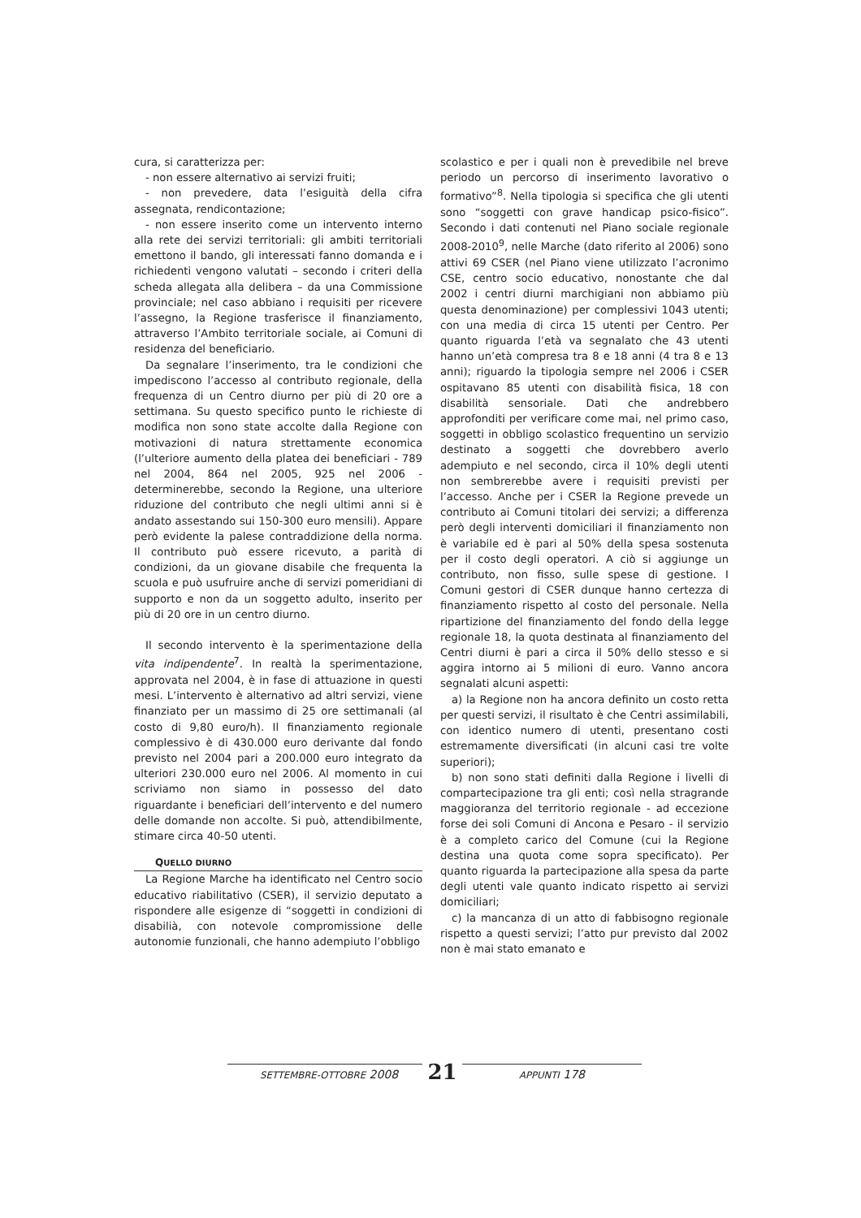cura, si caratterizza per:
- non essere alternativo ai servizi fruiti;
- non prevedere, data l’esiguità della cifra assegnata, rendicontazione;
- non essere inserito come un intervento interno alla rete dei servizi territoriali: gli ambiti territoriali emettono il bando, gli interessati fanno domanda e i richiedenti vengono valutati – secondo i criteri della scheda allegata alla delibera – da una Commissione provinciale; nel caso abbiano i requisiti per ricevere l’assegno, la Regione trasferisce il finanziamento, attraverso l’Ambito territoriale sociale, ai Comuni di residenza del beneficiario.
Da segnalare l’inserimento, tra le condizioni che impediscono l’accesso al contributo regionale, della frequenza di un Centro diurno per più di 20 ore a settimana. Su questo specifico punto le richieste di modifica non sono state accolte dalla Regione con motivazioni di natura strettamente economica (l’ulteriore aumento della platea dei beneficiari - 789 nel 2004, 864 nel 2005, 925 nel 2006 - determinerebbe, secondo la Regione, una ulteriore riduzione del contributo che negli ultimi anni si è andato assestando sui 150-300 euro mensili). Appare però evidente la palese contraddizione della norma. Il contributo può essere ricevuto, a parità di condizioni, da un giovane disabile che frequenta la scuola e può usufruire anche di servizi pomeridiani di supporto e non da un soggetto adulto, inserito per più di 20 ore in un centro diurno.
Il secondo intervento è la sperimentazione della vita indipendente<sup>7</sup>. In realtà la sperimentazione, approvata nel 2004, è in fase di attuazione in questi mesi. L’intervento è alternativo ad altri servizi, viene finanziato per un massimo di 25 ore settimanali (al costo di 9,80 euro/h). Il finanziamento regionale complessivo è di 430.000 euro derivante dal fondo previsto nel 2004 pari a 200.000 euro integrato da ulteriori 230.000 euro nel 2006. Al momento in cui scriviamo non siamo in possesso del dato riguardante i beneficiari dell’intervento e del numero delle domande non accolte. Si può, attendibilmente, stimare circa 40-50 utenti.
QUELLO DIURNO
La Regione Marche ha identificato nel Centro socio educativo riabilitativo (CSER), il servizio deputato a rispondere alle esigenze di “soggetti in condizioni di disabilià, con notevole compromissione delle autonomie funzionali, che hanno adempiuto l’obbligo
scolastico e per i quali non è prevedibile nel breve periodo un percorso di inserimento lavorativo o formativo”<sup>8</sup>. Nella tipologia si specifica che gli utenti sono “soggetti con grave handicap psico-fisico”. Secondo i dati contenuti nel Piano sociale regionale 2008-2010<sup>9</sup>, nelle Marche (dato riferito al 2006) sono attivi 69 CSER (nel Piano viene utilizzato l’acronimo CSE, centro socio educativo, nonostante che dal 2002 i centri diurni marchigiani non abbiamo più questa denominazione) per complessivi 1043 utenti; con una media di circa 15 utenti per Centro. Per quanto riguarda l’età va segnalato che 43 utenti hanno un’età compresa tra 8 e 18 anni (4 tra 8 e 13 anni); riguardo la tipologia sempre nel 2006 i CSER ospitavano 85 utenti con disabilità fisica, 18 con disabilità sensoriale. Dati che andrebbero approfonditi per verificare come mai, nel primo caso, soggetti in obbligo scolastico frequentino un servizio destinato a soggetti che dovrebbero averlo adempiuto e nel secondo, circa il 10% degli utenti non sembrerebbe avere i requisiti previsti per l’accesso. Anche per i CSER la Regione prevede un contributo ai Comuni titolari dei servizi; a differenza però degli interventi domiciliari il finanziamento non è variabile ed è pari al 50% della spesa sostenuta per il costo degli operatori. A ciò si aggiunge un contributo, non fisso, sulle spese di gestione. I Comuni gestori di CSER dunque hanno certezza di finanziamento rispetto al costo del personale. Nella ripartizione del finanziamento del fondo della legge regionale 18, la quota destinata al finanziamento del Centri diurni è pari a circa il 50% dello stesso e si aggira intorno ai 5 milioni di euro. Vanno ancora segnalati alcuni aspetti:
a) la Regione non ha ancora definito un costo retta per questi servizi, il risultato è che Centri assimilabili, con identico numero di utenti, presentano costi estremamente diversificati (in alcuni casi tre volte superiori);
b) non sono stati definiti dalla Regione i livelli di compartecipazione tra gli enti; così nella stragrande maggioranza del territorio regionale - ad eccezione forse dei soli Comuni di Ancona e Pesaro - il servizio è a completo carico del Comune (cui la Regione destina una quota come sopra specificato). Per quanto riguarda la partecipazione alla spesa da parte degli utenti vale quanto indicato rispetto ai servizi domiciliari;
c) la mancanza di un atto di fabbisogno regionale rispetto a questi servizi; l’atto pur previsto dal 2002 non è mai stato emanato e
SETTEMBRE-OTTOBRE 2008 21 APPUNTI 178